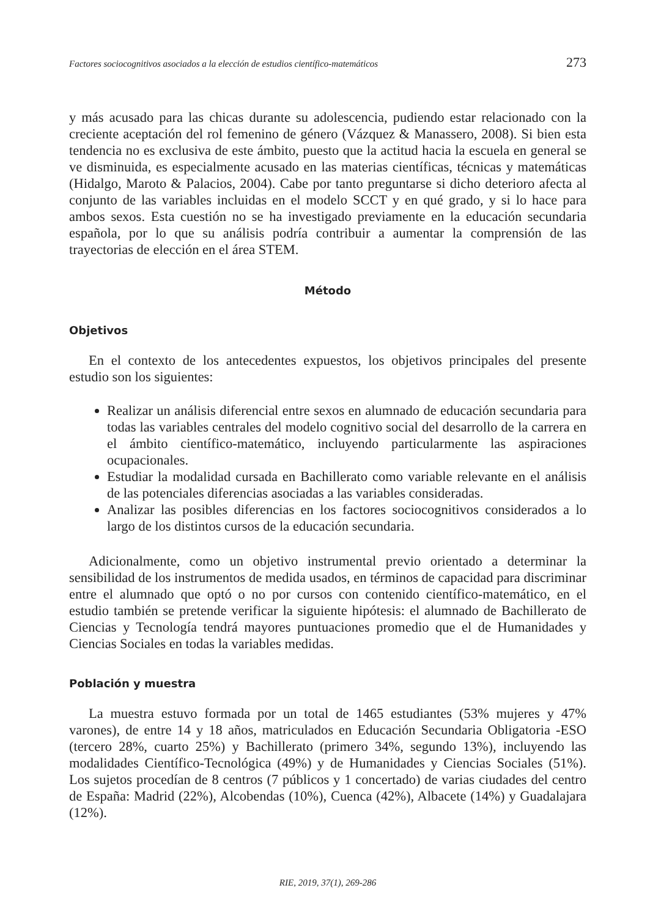Factores sociocognitivos asociados a la elección de estudios científico-matemáticos 273
y más acusado para las chicas durante su adolescencia, pudiendo estar relacionado con la creciente aceptación del rol femenino de género (Vázquez & Manassero, 2008). Si bien esta tendencia no es exclusiva de este ámbito, puesto que la actitud hacia la escuela en general se ve disminuida, es especialmente acusado en las materias científicas, técnicas y matemáticas (Hidalgo, Maroto & Palacios, 2004). Cabe por tanto preguntarse si dicho deterioro afecta al conjunto de las variables incluidas en el modelo SCCT y en qué grado, y si lo hace para ambos sexos. Esta cuestión no se ha investigado previamente en la educación secundaria española, por lo que su análisis podría contribuir a aumentar la comprensión de las trayectorias de elección en el área STEM.
Método
Objetivos
En el contexto de los antecedentes expuestos, los objetivos principales del presente estudio son los siguientes:
Realizar un análisis diferencial entre sexos en alumnado de educación secundaria para todas las variables centrales del modelo cognitivo social del desarrollo de la carrera en el ámbito científico-matemático, incluyendo particularmente las aspiraciones ocupacionales.
Estudiar la modalidad cursada en Bachillerato como variable relevante en el análisis de las potenciales diferencias asociadas a las variables consideradas.
Analizar las posibles diferencias en los factores sociocognitivos considerados a lo largo de los distintos cursos de la educación secundaria.
Adicionalmente, como un objetivo instrumental previo orientado a determinar la sensibilidad de los instrumentos de medida usados, en términos de capacidad para discriminar entre el alumnado que optó o no por cursos con contenido científico-matemático, en el estudio también se pretende verificar la siguiente hipótesis: el alumnado de Bachillerato de Ciencias y Tecnología tendrá mayores puntuaciones promedio que el de Humanidades y Ciencias Sociales en todas la variables medidas.
Población y muestra
La muestra estuvo formada por un total de 1465 estudiantes (53% mujeres y 47% varones), de entre 14 y 18 años, matriculados en Educación Secundaria Obligatoria -ESO (tercero 28%, cuarto 25%) y Bachillerato (primero 34%, segundo 13%), incluyendo las modalidades Científico-Tecnológica (49%) y de Humanidades y Ciencias Sociales (51%). Los sujetos procedían de 8 centros (7 públicos y 1 concertado) de varias ciudades del centro de España: Madrid (22%), Alcobendas (10%), Cuenca (42%), Albacete (14%) y Guadalajara (12%).
RIE, 2019, 37(1), 269-286